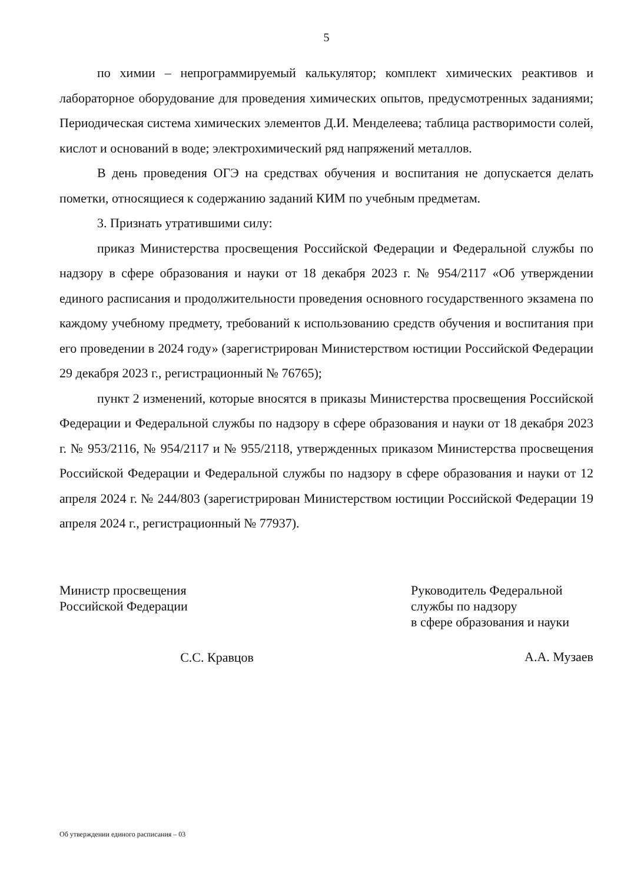5
по химии – непрограммируемый калькулятор; комплект химических реактивов и лабораторное оборудование для проведения химических опытов, предусмотренных заданиями; Периодическая система химических элементов Д.И. Менделеева; таблица растворимости солей, кислот и оснований в воде; электрохимический ряд напряжений металлов.
В день проведения ОГЭ на средствах обучения и воспитания не допускается делать пометки, относящиеся к содержанию заданий КИМ по учебным предметам.
3. Признать утратившими силу:
приказ Министерства просвещения Российской Федерации и Федеральной службы по надзору в сфере образования и науки от 18 декабря 2023 г. № 954/2117 «Об утверждении единого расписания и продолжительности проведения основного государственного экзамена по каждому учебному предмету, требований к использованию средств обучения и воспитания при его проведении в 2024 году» (зарегистрирован Министерством юстиции Российской Федерации 29 декабря 2023 г., регистрационный № 76765);
пункт 2 изменений, которые вносятся в приказы Министерства просвещения Российской Федерации и Федеральной службы по надзору в сфере образования и науки от 18 декабря 2023 г. № 953/2116, № 954/2117 и № 955/2118, утвержденных приказом Министерства просвещения Российской Федерации и Федеральной службы по надзору в сфере образования и науки от 12 апреля 2024 г. № 244/803 (зарегистрирован Министерством юстиции Российской Федерации 19 апреля 2024 г., регистрационный № 77937).
Министр просвещения
Российской Федерации
С.С. Кравцов
Руководитель Федеральной
службы по надзору
в сфере образования и науки
А.А. Музаев
Об утверждении единого расписания – 03